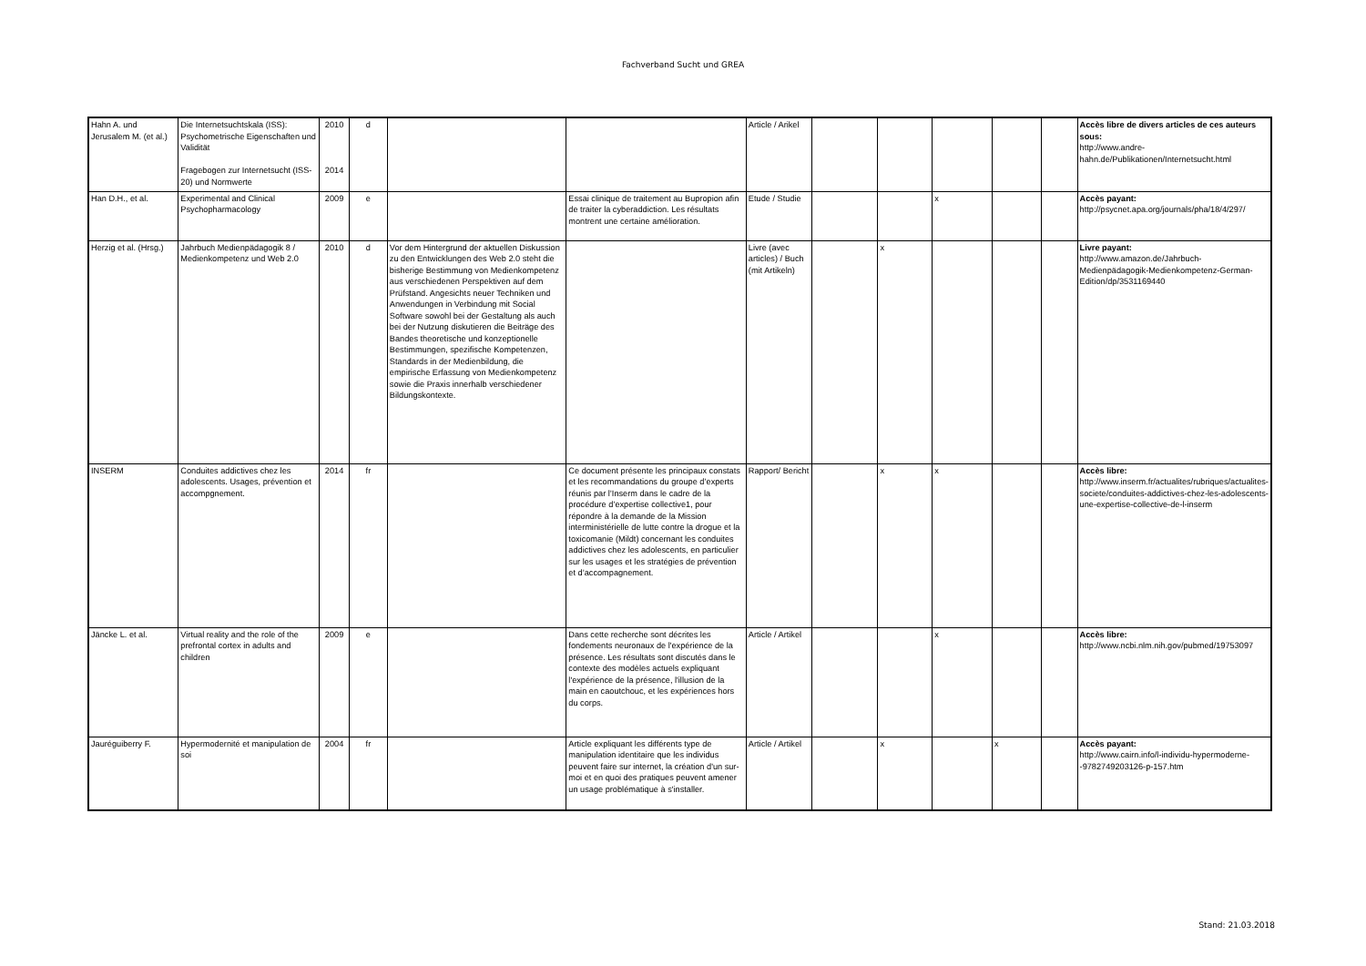Fachverband Sucht und GREA
| Hahn A. und Jerusalem M. (et al.) | Die Internetsuchtskala (ISS): Psychometrische Eigenschaften und Validität Fragebogen zur Internetsucht (ISS-20) und Normwerte | 2010 2014 | d | | | Article / Arikel | | | | | | Accès libre de divers articles de ces auteurs sous: http://www.andre-hahn.de/Publikationen/Internetsucht.html |
| Han D.H., et al. | Experimental and Clinical Psychopharmacology | 2009 | e | | Essai clinique de traitement au Bupropion afin de traiter la cyberaddiction. Les résultats montrent une certaine amélioration. | Etude / Studie | | | x | | | Accès payant: http://psycnet.apa.org/journals/pha/18/4/297/ |
| Herzig et al. (Hrsg.) | Jahrbuch Medienpädagogik 8 / Medienkompetenz und Web 2.0 | 2010 | d | Vor dem Hintergrund der aktuellen Diskussion zu den Entwicklungen des Web 2.0 steht die bisherige Bestimmung von Medienkompetenz aus verschiedenen Perspektiven auf dem Prüfstand. Angesichts neuer Techniken und Anwendungen in Verbindung mit Social Software sowohl bei der Gestaltung als auch bei der Nutzung diskutieren die Beiträge des Bandes theoretische und konzeptionelle Bestimmungen, spezifische Kompetenzen, Standards in der Medienbildung, die empirische Erfassung von Medienkompetenz sowie die Praxis innerhalb verschiedener Bildungskontexte. | | Livre (avec articles) / Buch (mit Artikeln) | | x | | | | Livre payant: http://www.amazon.de/Jahrbuch-Medienpädagogik-Medienkompetenz-German-Edition/dp/3531169440 |
| INSERM | Conduites addictives chez les adolescents. Usages, prévention et accompgnement. | 2014 | fr | | Ce document présente les principaux constats et les recommandations du groupe d’experts réunis par l’Inserm dans le cadre de la procédure d’expertise collective1, pour répondre à la demande de la Mission interministérielle de lutte contre la drogue et la toxicomanie (Mildt) concernant les conduites addictives chez les adolescents, en particulier sur les usages et les stratégies de prévention et d’accompagnement. | Rapport/ Bericht | | x | x | | | Accès libre: http://www.inserm.fr/actualites/rubriques/actualites-societe/conduites-addictives-chez-les-adolescents-une-expertise-collective-de-l-inserm |
| Jäncke L. et al. | Virtual reality and the role of the prefrontal cortex in adults and children | 2009 | e | | Dans cette recherche sont décrites les fondements neuronaux de l'expérience de la présence. Les résultats sont discutés dans le contexte des modèles actuels expliquant l'expérience de la présence, l'illusion de la main en caoutchouc, et les expériences hors du corps. | Article / Artikel | | | x | | | Accès libre: http://www.ncbi.nlm.nih.gov/pubmed/19753097 |
| Jauréguiberry F. | Hypermodernité et manipulation de soi | 2004 | fr | | Article expliquant les différents type de manipulation identitaire que les individus peuvent faire sur internet, la création d'un sur-moi et en quoi des pratiques peuvent amener un usage problématique à s'installer. | Article / Artikel | | x | | x | | Accès payant: http://www.cairn.info/l-individu-hypermoderne--9782749203126-p-157.htm |
Stand: 21.03.2018